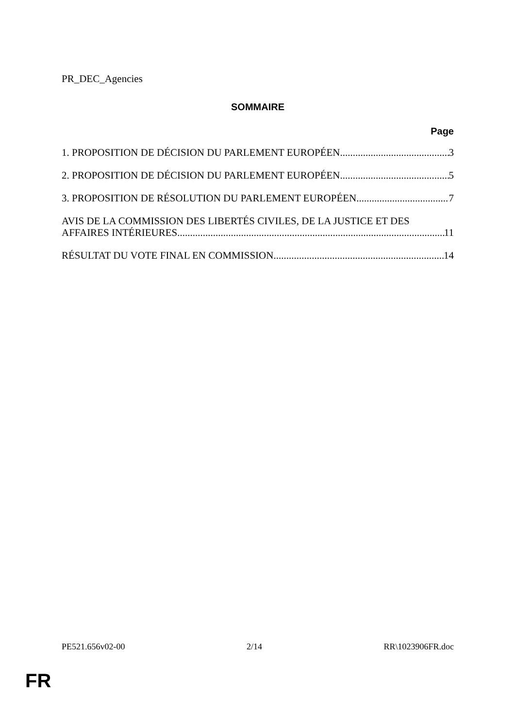PR_DEC_Agencies
SOMMAIRE
Page
1. PROPOSITION DE DÉCISION DU PARLEMENT EUROPÉEN 3
2. PROPOSITION DE DÉCISION DU PARLEMENT EUROPÉEN 5
3. PROPOSITION DE RÉSOLUTION DU PARLEMENT EUROPÉEN 7
AVIS DE LA COMMISSION DES LIBERTÉS CIVILES, DE LA JUSTICE ET DES
AFFAIRES INTÉRIEURES 11
RÉSULTAT DU VOTE FINAL EN COMMISSION 14
PE521.656v02-00 2/14 RR\1023906FR.doc
FR